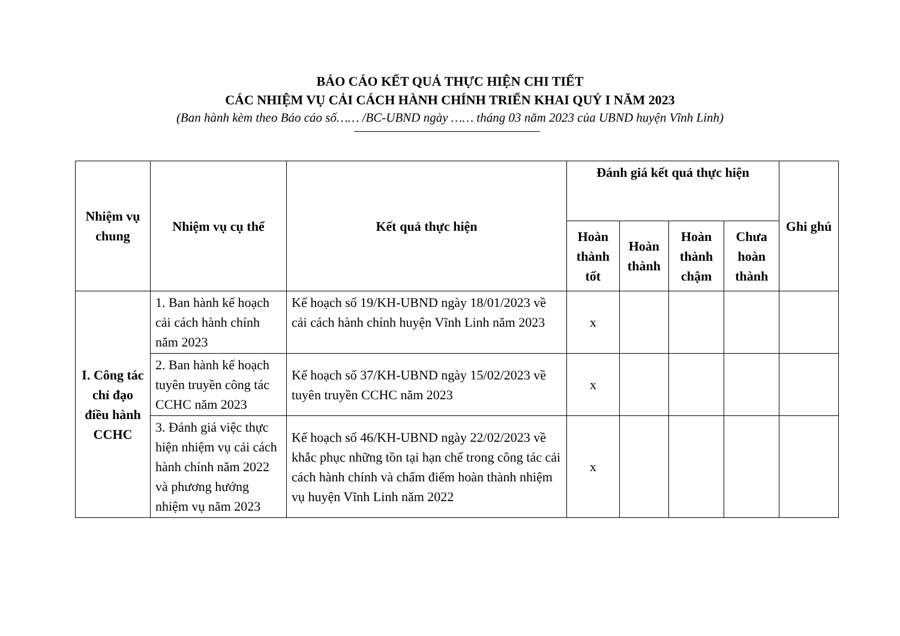BÁO CÁO KẾT QUẢ THỰC HIỆN CHI TIẾT
CÁC NHIỆM VỤ CẢI CÁCH HÀNH CHÍNH TRIỂN KHAI QUÝ I NĂM 2023
(Ban hành kèm theo Báo cáo số…… /BC-UBND ngày …… tháng 03 năm 2023 của UBND huyện Vĩnh Linh)
| Nhiệm vụ chung | Nhiệm vụ cụ thể | Kết quả thực hiện | Đánh giá kết quả thực hiện | | | | Ghi ghú |
| --- | --- | --- | --- | --- | --- | --- | --- |
| | | | Hoàn thành tốt | Hoàn thành | Hoàn thành chậm | Chưa hoàn thành | |
| I. Công tác chỉ đạo điều hành CCHC | 1. Ban hành kế hoạch cải cách hành chính năm 2023 | Kế hoạch số 19/KH-UBND ngày 18/01/2023 về cải cách hành chính huyện Vĩnh Linh năm 2023 | x | | | | |
| | 2. Ban hành kế hoạch tuyên truyền công tác CCHC năm 2023 | Kế hoạch số 37/KH-UBND ngày 15/02/2023 về tuyên truyền CCHC năm 2023 | x | | | | |
| | 3. Đánh giá việc thực hiện nhiệm vụ cải cách hành chính năm 2022 và phương hướng nhiệm vụ năm 2023 | Kế hoạch số 46/KH-UBND ngày 22/02/2023 về khắc phục những tồn tại hạn chế trong công tác cải cách hành chính và chấm điểm hoàn thành nhiệm vụ huyện Vĩnh Linh năm 2022 | x | | | | |